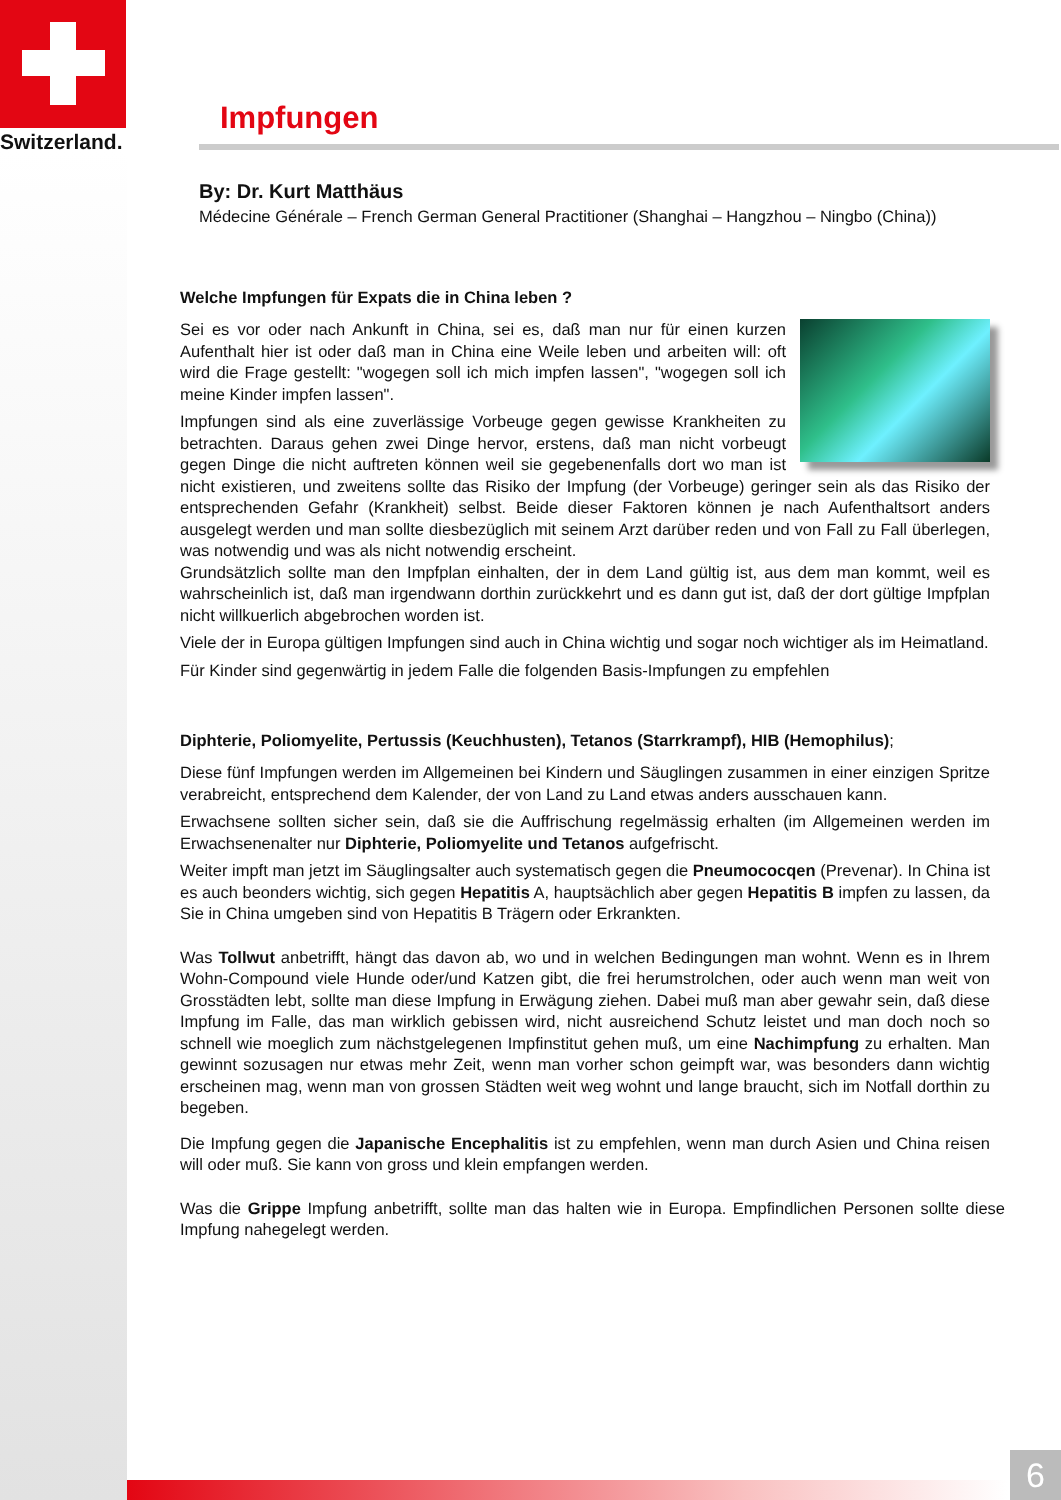Switzerland.
Impfungen
By: Dr. Kurt Matthäus
Médecine Générale – French German General Practitioner (Shanghai – Hangzhou – Ningbo (China))
Welche Impfungen für Expats die in China leben ?
Sei es vor oder nach Ankunft in China, sei es, daß man nur für einen kurzen Aufenthalt hier ist oder daß man in China eine Weile leben und arbeiten will: oft wird die Frage gestellt: "wogegen soll ich mich impfen lassen", "wogegen soll ich meine Kinder impfen lassen".
Impfungen sind als eine zuverlässige Vorbeuge gegen gewisse Krankheiten zu betrachten. Daraus gehen zwei Dinge hervor, erstens, daß man nicht vorbeugt gegen Dinge die nicht auftreten können weil sie gegebenenfalls dort wo man ist nicht existieren, und zweitens sollte das Risiko der Impfung (der Vorbeuge) geringer sein als das Risiko der entsprechenden Gefahr (Krankheit) selbst. Beide dieser Faktoren können je nach Aufenthaltsort anders ausgelegt werden und man sollte diesbezüglich mit seinem Arzt darüber reden und von Fall zu Fall überlegen, was notwendig und was als nicht notwendig erscheint.
Grundsätzlich sollte man den Impfplan einhalten, der in dem Land gültig ist, aus dem man kommt, weil es wahrscheinlich ist, daß man irgendwann dorthin zurückkehrt und es dann gut ist, daß der dort gültige Impfplan nicht willkuerlich abgebrochen worden ist.
Viele der in Europa gültigen Impfungen sind auch in China wichtig und sogar noch wichtiger als im Heimatland.
Für Kinder sind gegenwärtig in jedem Falle die folgenden Basis-Impfungen zu empfehlen
Diphterie, Poliomyelite, Pertussis (Keuchhusten), Tetanos (Starrkrampf), HIB (Hemophilus);
Diese fünf Impfungen werden im Allgemeinen bei Kindern und Säuglingen zusammen in einer einzigen Spritze verabreicht, entsprechend dem Kalender, der von Land zu Land etwas anders ausschauen kann.
Erwachsene sollten sicher sein, daß sie die Auffrischung regelmässig erhalten (im Allgemeinen werden im Erwachsenenalter nur Diphterie, Poliomyelite und Tetanos aufgefrischt.
Weiter impft man jetzt im Säuglingsalter auch systematisch gegen die Pneumococqen (Prevenar). In China ist es auch beonders wichtig, sich gegen Hepatitis A, hauptsächlich aber gegen Hepatitis B impfen zu lassen, da Sie in China umgeben sind von Hepatitis B Trägern oder Erkrankten.
Was Tollwut anbetrifft, hängt das davon ab, wo und in welchen Bedingungen man wohnt. Wenn es in Ihrem Wohn-Compound viele Hunde oder/und Katzen gibt, die frei herumstrolchen, oder auch wenn man weit von Grosstädten lebt, sollte man diese Impfung in Erwägung ziehen. Dabei muß man aber gewahr sein, daß diese Impfung im Falle, das man wirklich gebissen wird, nicht ausreichend Schutz leistet und man doch noch so schnell wie moeglich zum nächstgelegenen Impfinstitut gehen muß, um eine Nachimpfung zu erhalten. Man gewinnt sozusagen nur etwas mehr Zeit, wenn man vorher schon geimpft war, was besonders dann wichtig erscheinen mag, wenn man von grossen Städten weit weg wohnt und lange braucht, sich im Notfall dorthin zu begeben.
Die Impfung gegen die Japanische Encephalitis ist zu empfehlen, wenn man durch Asien und China reisen will oder muß. Sie kann von gross und klein empfangen werden.
Was die Grippe Impfung anbetrifft, sollte man das halten wie in Europa. Empfindlichen Personen sollte diese Impfung nahegelegt werden.
6